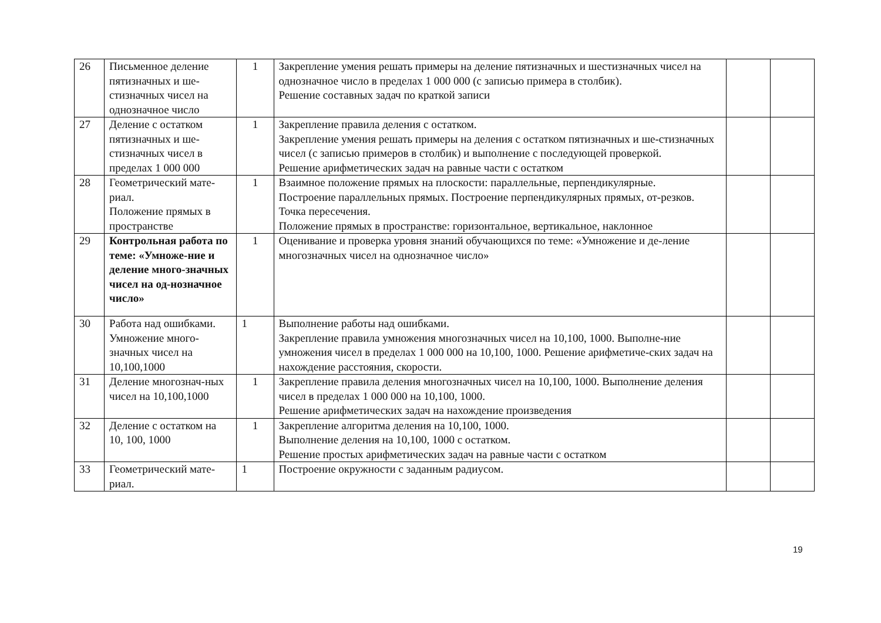| 26 | Письменное деление пятизначных и ше-стизначных чисел на однозначное число | 1 | Закрепление умения решать примеры на деление пятизначных и шестизначных чисел на однозначное число в пределах 1 000 000 (с записью примера в столбик). Решение составных задач по краткой записи | | |
| 27 | Деление с остатком пятизначных и ше-стизначных чисел в пределах 1 000 000 | 1 | Закрепление правила деления с остатком. Закрепление умения решать примеры на деления с остатком пятизначных и ше-стизначных чисел (с записью примеров в столбик) и выполнение с последующей проверкой. Решение арифметических задач на равные части с остатком | | |
| 28 | Геометрический мате-риал. Положение прямых в пространстве | 1 | Взаимное положение прямых на плоскости: параллельные, перпендикулярные. Построение параллельных прямых. Построение перпендикулярных прямых, от-резков. Точка пересечения. Положение прямых в пространстве: горизонтальное, вертикальное, наклонное | | |
| 29 | Контрольная работа по теме: «Умноже-ние и деление много-значных чисел на од-нозначное число» | 1 | Оценивание и проверка уровня знаний обучающихся по теме: «Умножение и де-ление многозначных чисел на однозначное число» | | |
| 30 | Работа над ошибками. Умножение много-значных чисел на 10,100,1000 | 1 | Выполнение работы над ошибками. Закрепление правила умножения многозначных чисел на 10,100, 1000. Выполне-ние умножения чисел в пределах 1 000 000 на 10,100, 1000. Решение арифметиче-ских задач на нахождение расстояния, скорости. | | |
| 31 | Деление многознач-ных чисел на 10,100,1000 | 1 | Закрепление правила деления многозначных чисел на 10,100, 1000. Выполнение деления чисел в пределах 1 000 000 на 10,100, 1000. Решение арифметических задач на нахождение произведения | | |
| 32 | Деление с остатком на 10, 100, 1000 | 1 | Закрепление алгоритма деления на 10,100, 1000. Выполнение деления на 10,100, 1000 с остатком. Решение простых арифметических задач на равные части с остатком | | |
| 33 | Геометрический мате-риал. | 1 | Построение окружности с заданным радиусом. | | |
19